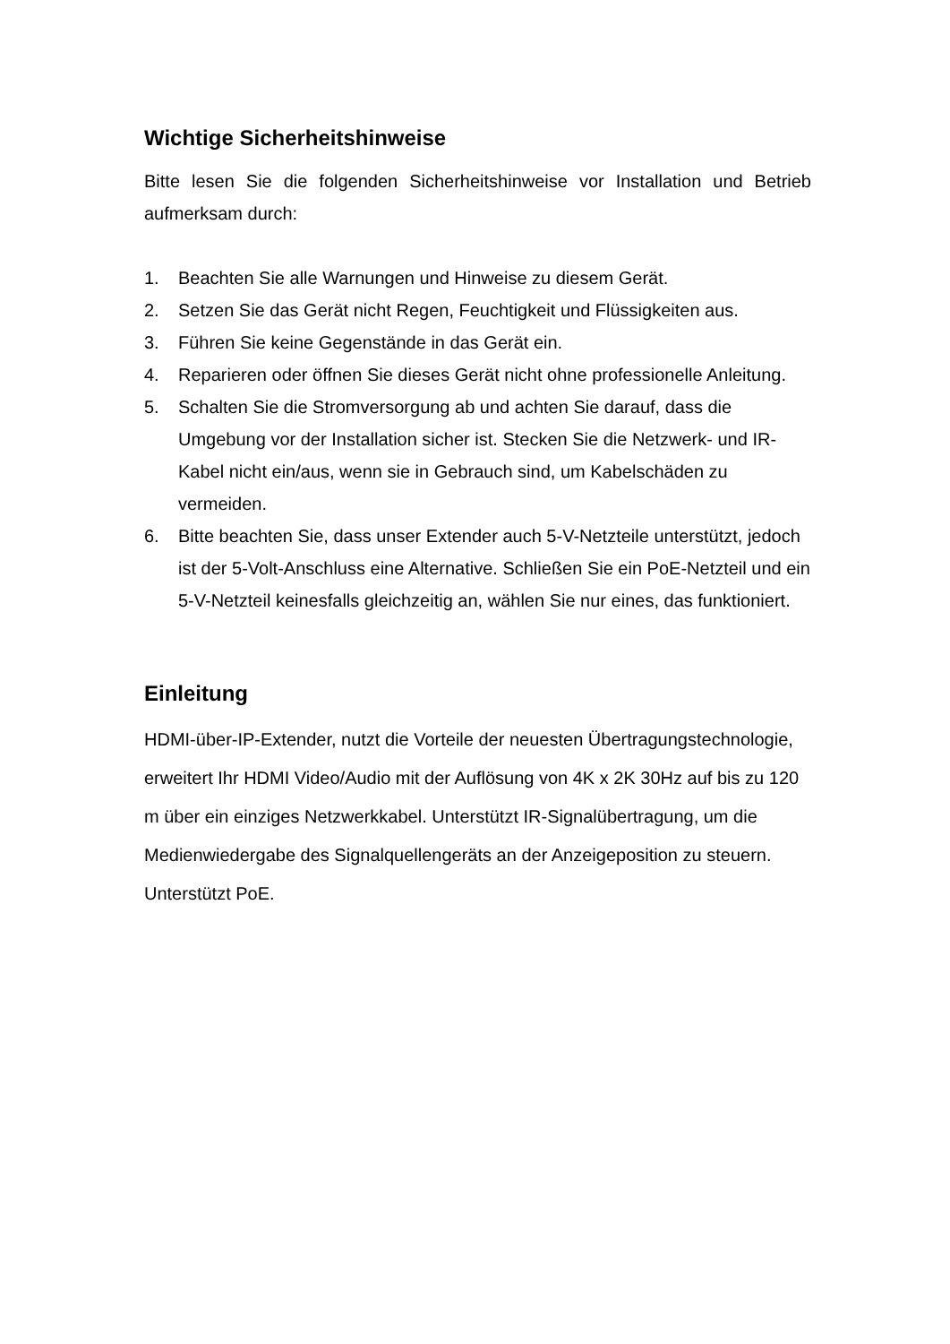Wichtige Sicherheitshinweise
Bitte lesen Sie die folgenden Sicherheitshinweise vor Installation und Betrieb aufmerksam durch:
1. Beachten Sie alle Warnungen und Hinweise zu diesem Gerät.
2. Setzen Sie das Gerät nicht Regen, Feuchtigkeit und Flüssigkeiten aus.
3. Führen Sie keine Gegenstände in das Gerät ein.
4. Reparieren oder öffnen Sie dieses Gerät nicht ohne professionelle Anleitung.
5. Schalten Sie die Stromversorgung ab und achten Sie darauf, dass die Umgebung vor der Installation sicher ist. Stecken Sie die Netzwerk- und IR-Kabel nicht ein/aus, wenn sie in Gebrauch sind, um Kabelschäden zu vermeiden.
6. Bitte beachten Sie, dass unser Extender auch 5-V-Netzteile unterstützt, jedoch ist der 5-Volt-Anschluss eine Alternative. Schließen Sie ein PoE-Netzteil und ein 5-V-Netzteil keinesfalls gleichzeitig an, wählen Sie nur eines, das funktioniert.
Einleitung
HDMI-über-IP-Extender, nutzt die Vorteile der neuesten Übertragungstechnologie, erweitert Ihr HDMI Video/Audio mit der Auflösung von 4K x 2K 30Hz auf bis zu 120 m über ein einziges Netzwerkkabel. Unterstützt IR-Signalübertragung, um die Medienwiedergabe des Signalquellengeräts an der Anzeigeposition zu steuern. Unterstützt PoE.